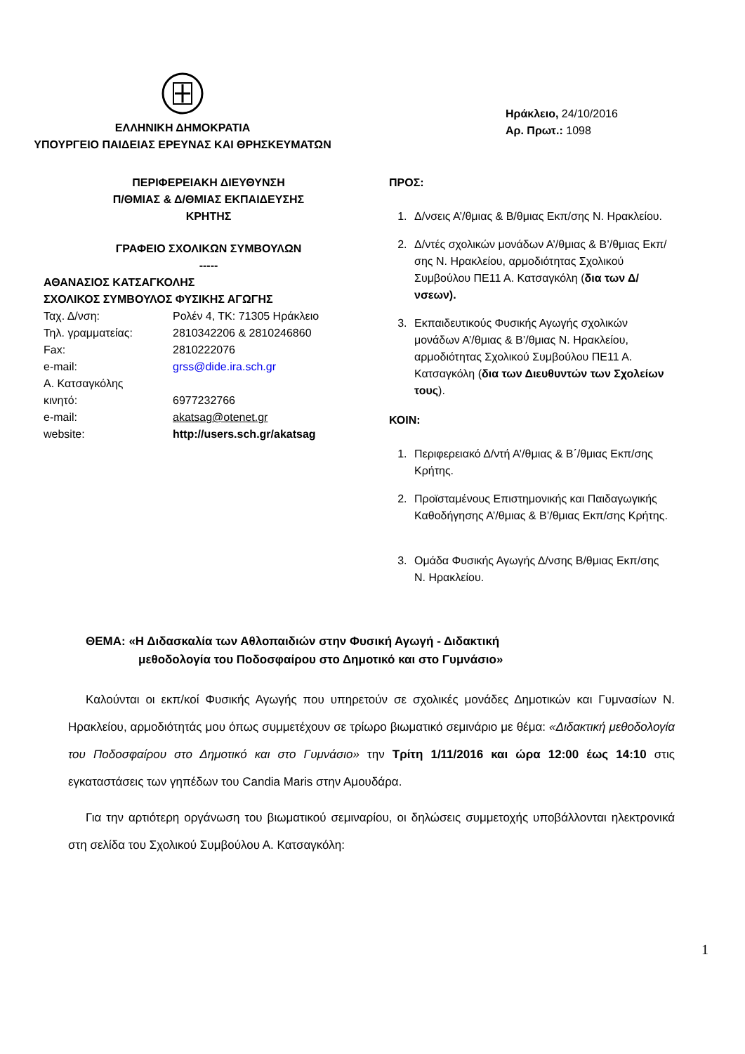ΕΛΛΗΝΙΚΗ ΔΗΜΟΚΡΑΤΙΑ
ΥΠΟΥΡΓΕΙΟ ΠΑΙΔΕΙΑΣ ΕΡΕΥΝΑΣ ΚΑΙ ΘΡΗΣΚΕΥΜΑΤΩΝ
Ηράκλειο, 24/10/2016
Αρ. Πρωτ.: 1098
ΠΕΡΙΦΕΡΕΙΑΚΗ ΔΙΕΥΘΥΝΣΗ
Π/ΘΜΙΑΣ & Δ/ΘΜΙΑΣ ΕΚΠΑΙΔΕΥΣΗΣ
ΚΡΗΤΗΣ
ΓΡΑΦΕΙΟ ΣΧΟΛΙΚΩΝ ΣΥΜΒΟΥΛΩΝ
-----
ΑΘΑΝΑΣΙΟΣ ΚΑΤΣΑΓΚΟΛΗΣ
ΣΧΟΛΙΚΟΣ ΣΥΜΒΟΥΛΟΣ ΦΥΣΙΚΗΣ ΑΓΩΓΗΣ
| Ταχ. Δ/νση: | Ρολέν 4, ΤΚ: 71305 Ηράκλειο |
| Τηλ. γραμματείας: | 2810342206 & 2810246860 |
| Fax: | 2810222076 |
| e-mail: | grss@dide.ira.sch.gr |
| Α. Κατσαγκόλης | |
| κινητό: | 6977232766 |
| e-mail: | akatsag@otenet.gr |
| website: | http://users.sch.gr/akatsag |
ΠΡΟΣ:
1. Δ/νσεις Α’/θμιας & Β/θμιας Εκπ/σης Ν. Ηρακλείου.
2. Δ/ντές σχολικών μονάδων Α’/θμιας & Β’/θμιας Εκπ/σης Ν. Ηρακλείου, αρμοδιότητας Σχολικού Συμβούλου ΠΕ11 Α. Κατσαγκόλη (δια των Δ/νσεων).
3. Εκπαιδευτικούς Φυσικής Αγωγής σχολικών μονάδων Α’/θμιας & Β’/θμιας Ν. Ηρακλείου, αρμοδιότητας Σχολικού Συμβούλου ΠΕ11 Α. Κατσαγκόλη (δια των Διευθυντών των Σχολείων τους).
ΚΟΙΝ:
1. Περιφερειακό Δ/ντή Α’/θμιας & Β΄/θμιας Εκπ/σης Κρήτης.
2. Προϊσταμένους Επιστημονικής και Παιδαγωγικής Καθοδήγησης Α’/θμιας & Β’/θμιας Εκπ/σης Κρήτης.
3. Ομάδα Φυσικής Αγωγής Δ/νσης Β/θμιας Εκπ/σης Ν. Ηρακλείου.
ΘΕΜΑ: «Η Διδασκαλία των Αθλοπαιδιών στην Φυσική Αγωγή - Διδακτική
μεθοδολογία του Ποδοσφαίρου στο Δημοτικό και στο Γυμνάσιο»
Καλούνται οι εκπ/κοί Φυσικής Αγωγής που υπηρετούν σε σχολικές μονάδες Δημοτικών και Γυμνασίων Ν. Ηρακλείου, αρμοδιότητάς μου όπως συμμετέχουν σε τρίωρο βιωματικό σεμινάριο με θέμα: «Διδακτική μεθοδολογία του Ποδοσφαίρου στο Δημοτικό και στο Γυμνάσιο» την Τρίτη 1/11/2016 και ώρα 12:00 έως 14:10 στις εγκαταστάσεις των γηπέδων του Candia Maris στην Αμουδάρα.
Για την αρτιότερη οργάνωση του βιωματικού σεμιναρίου, οι δηλώσεις συμμετοχής υποβάλλονται ηλεκτρονικά στη σελίδα του Σχολικού Συμβούλου Α. Κατσαγκόλη:
1